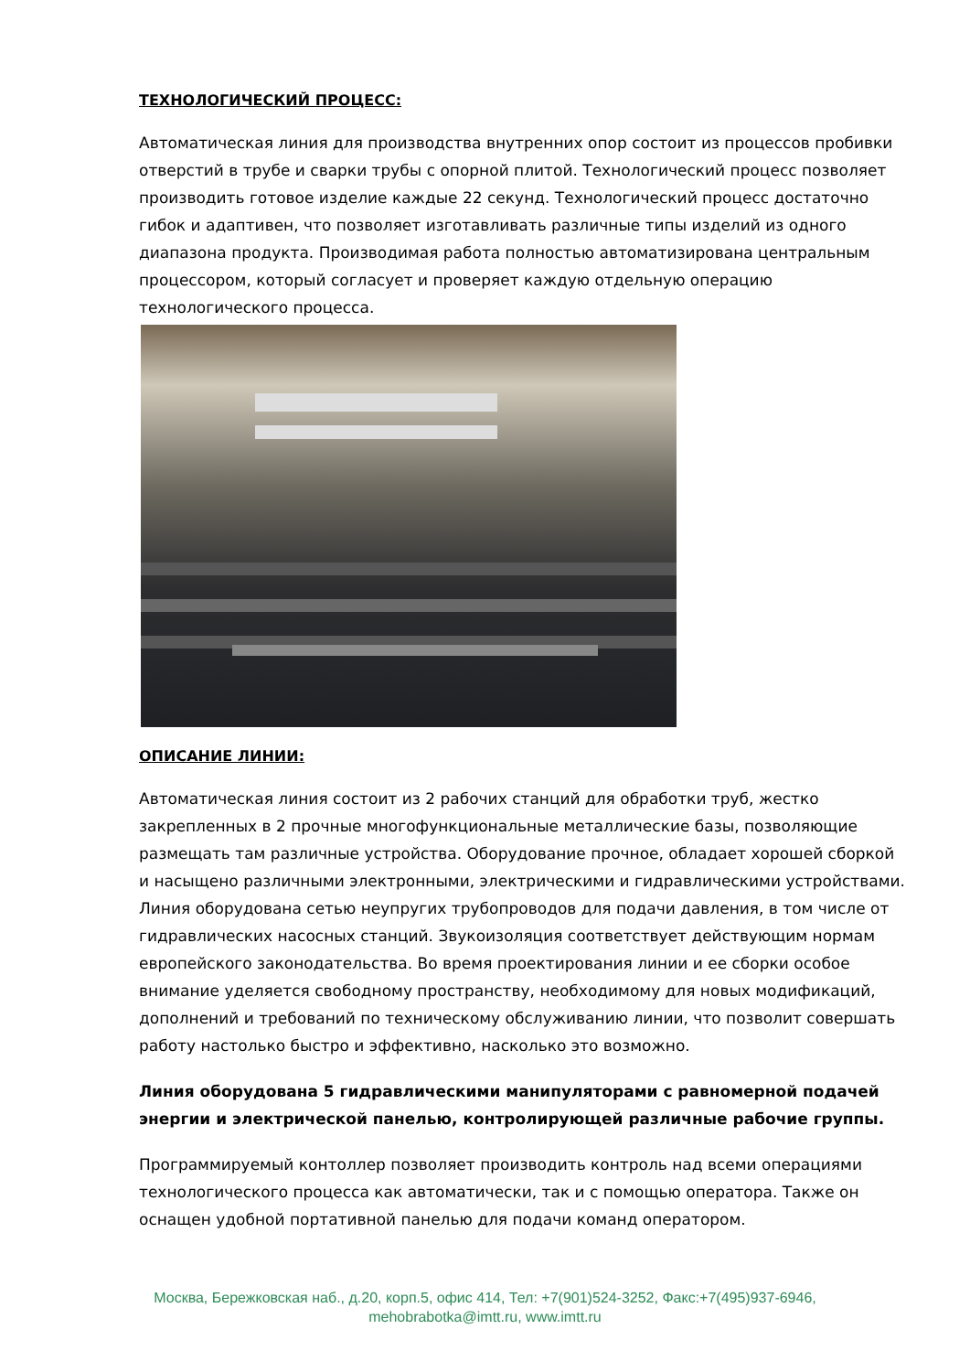ТЕХНОЛОГИЧЕСКИЙ ПРОЦЕСС:
Автоматическая линия для производства внутренних опор состоит из процессов пробивки отверстий в трубе и сварки трубы с опорной плитой. Технологический процесс позволяет производить готовое изделие каждые 22 секунд. Технологический процесс достаточно гибок и адаптивен, что позволяет изготавливать различные типы изделий из одного диапазона продукта. Производимая работа полностью автоматизирована центральным процессором, который согласует и проверяет каждую отдельную операцию технологического процесса.
ОПИСАНИЕ ЛИНИИ:
Автоматическая линия состоит из 2 рабочих станций для обработки труб, жестко закрепленных в 2 прочные многофункциональные металлические базы, позволяющие размещать там различные устройства. Оборудование прочное, обладает хорошей сборкой и насыщено различными электронными, электрическими и гидравлическими устройствами. Линия оборудована сетью неупругих трубопроводов для подачи давления, в том числе от гидравлических насосных станций. Звукоизоляция соответствует действующим нормам европейского законодательства. Во время проектирования линии и ее сборки особое внимание уделяется свободному пространству, необходимому для новых модификаций, дополнений и требований по техническому обслуживанию линии, что позволит совершать работу настолько быстро и эффективно, насколько это возможно.
Линия оборудована 5 гидравлическими манипуляторами с равномерной подачей энергии и электрической панелью, контролирующей различные рабочие группы.
Программируемый контоллер позволяет производить контроль над всеми операциями технологического процесса как автоматически, так и с помощью оператора. Также он оснащен удобной портативной панелью для подачи команд оператором.
Москва, Бережковская наб., д.20, корп.5, офис 414, Тел: +7(901)524-3252, Факс:+7(495)937-6946,
mehobrabotka@imtt.ru, www.imtt.ru